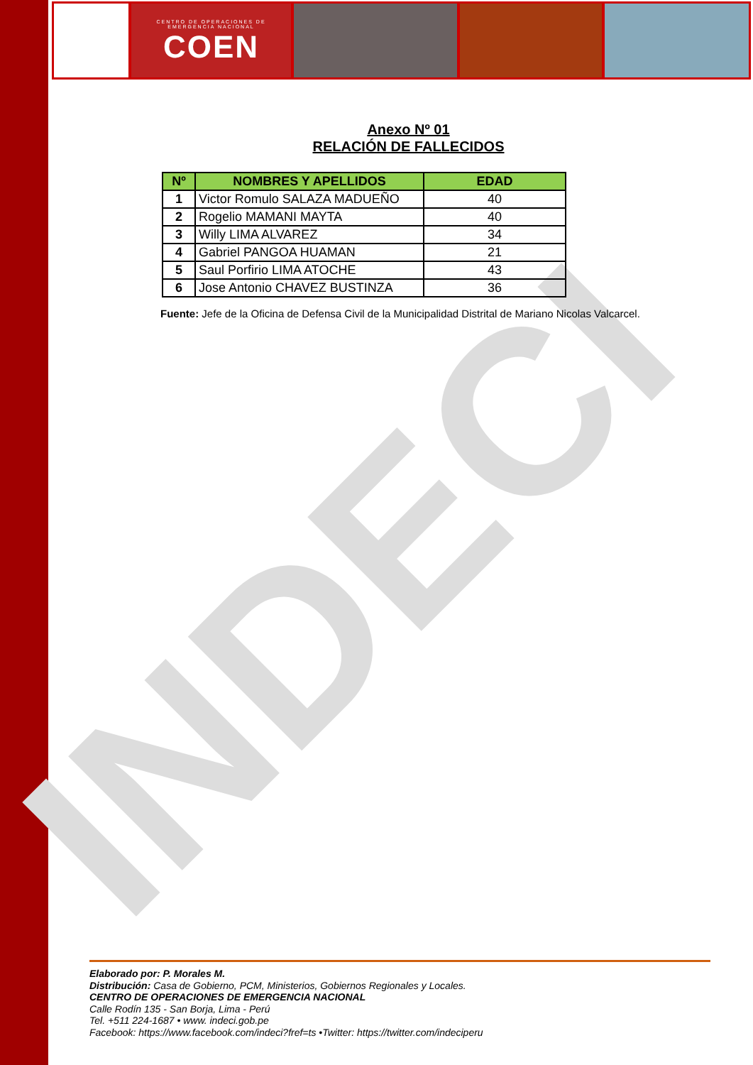CENTRO DE OPERACIONES DE EMERGENCIA NACIONAL
COEN
INDECI
Anexo Nº 01
RELACIÓN DE FALLECIDOS
| Nº | NOMBRES Y APELLIDOS | EDAD |
| --- | --- | --- |
| 1 | Victor Romulo SALAZA MADUEÑO | 40 |
| 2 | Rogelio MAMANI MAYTA | 40 |
| 3 | Willy LIMA ALVAREZ | 34 |
| 4 | Gabriel PANGOA HUAMAN | 21 |
| 5 | Saul Porfirio LIMA ATOCHE | 43 |
| 6 | Jose Antonio CHAVEZ BUSTINZA | 36 |
Fuente: Jefe de la Oficina de Defensa Civil de la Municipalidad Distrital de Mariano Nicolas Valcarcel.
Elaborado por: P. Morales M.
Distribución: Casa de Gobierno, PCM, Ministerios, Gobiernos Regionales y Locales.
CENTRO DE OPERACIONES DE EMERGENCIA NACIONAL
Calle Rodín 135 - San Borja, Lima - Perú
Tel. +511 224-1687 • www. indeci.gob.pe
Facebook: https://www.facebook.com/indeci?fref=ts •Twitter: https://twitter.com/indeciperu